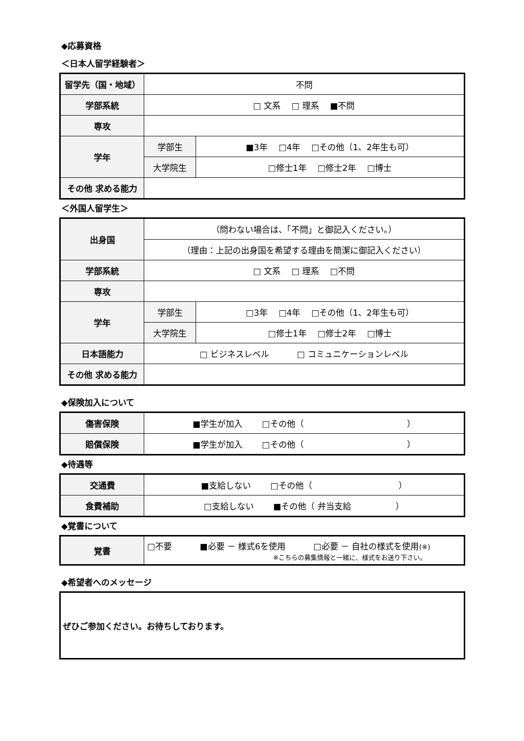◆応募資格
＜日本人留学経験者＞
| 留学先（国・地域） | 不問 | |
| 学部系統 | □ 文系 □ 理系 ■不問 | |
| 専攻 | | |
| 学年 | 学部生 | ■3年 □4年 □その他（1、2年生も可） |
| | 大学院生 | □修士1年 □修士2年 □博士 |
| その他 求める能力 | | |
＜外国人留学生＞
| 出身国 | （問わない場合は、「不問」と御記入ください。） | |
| | （理由：上記の出身国を希望する理由を簡潔に御記入ください） | |
| 学部系統 | □ 文系 □ 理系 □不問 | |
| 専攻 | | |
| 学年 | 学部生 | □3年 □4年 □その他（1、2年生も可） |
| | 大学院生 | □修士1年 □修士2年 □博士 |
| 日本語能力 | □ ビジネスレベル □ コミュニケーションレベル | |
| その他 求める能力 | | |
◆保険加入について
| 傷害保険 | ■学生が加入 □その他（ ） |
| 賠償保険 | ■学生が加入 □その他（ ） |
◆待遇等
| 交通費 | ■支給しない □その他（ ） |
| 食費補助 | □支給しない ■その他（ 弁当支給 ） |
◆覚書について
| 覚書 | □不要 ■必要 － 様式6を使用 □必要 － 自社の様式を使用 (※) ※こちらの募集情報と一緒に、様式をお送り下さい。 |
◆希望者へのメッセージ
| ぜひご参加ください。お待ちしております。 |